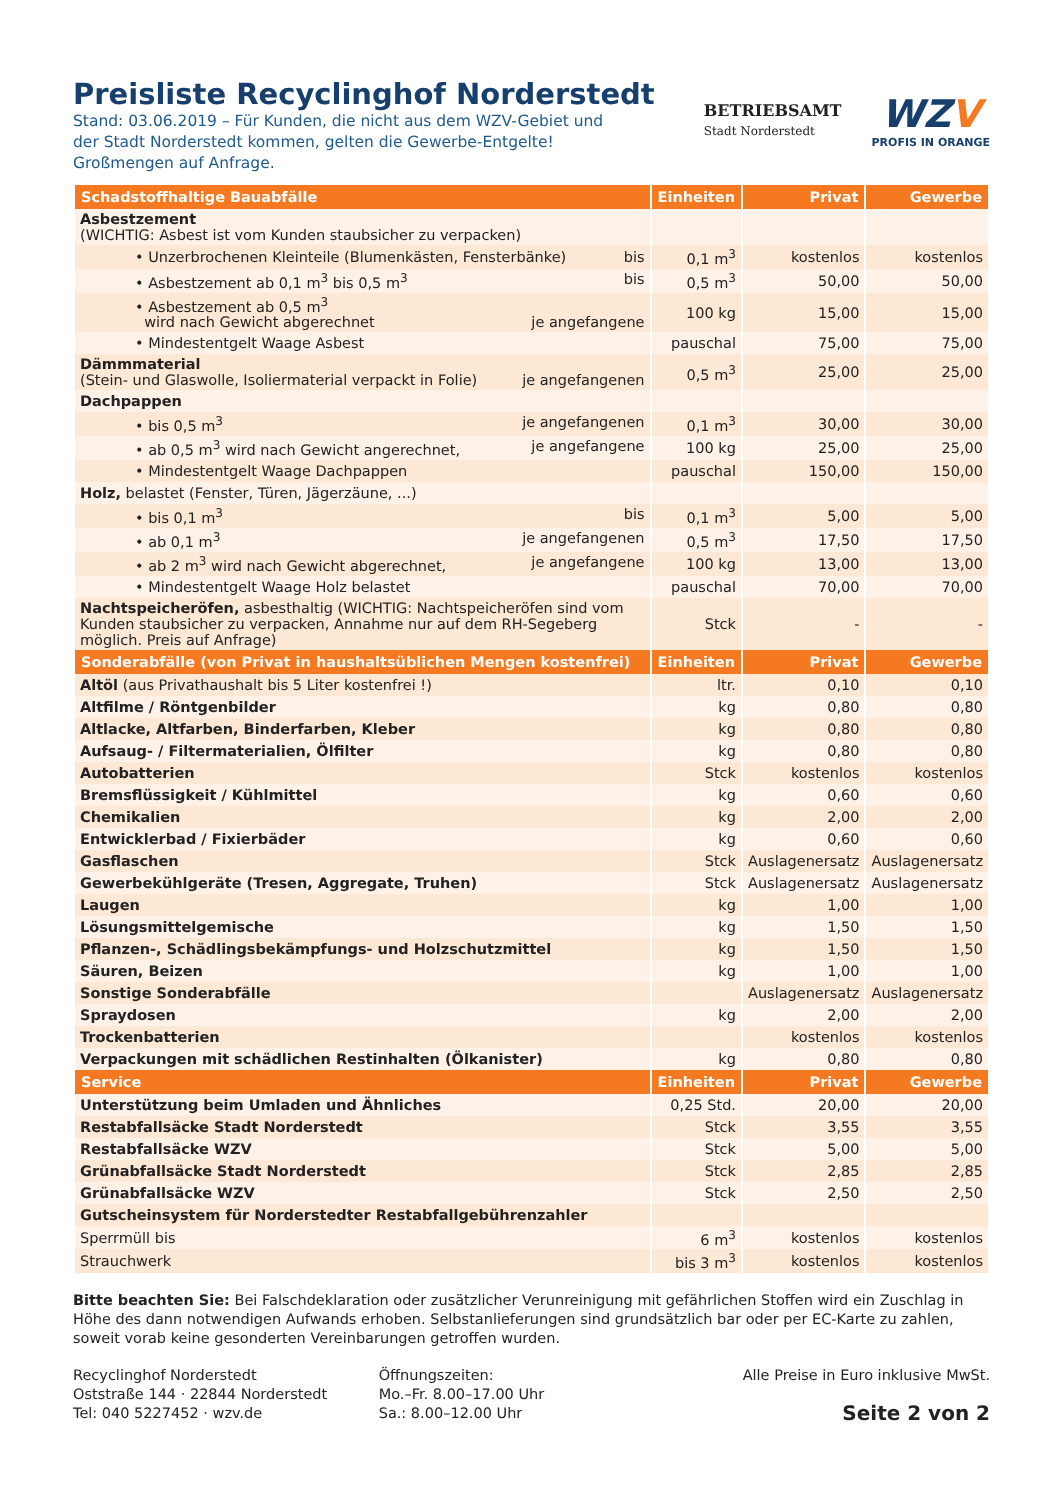Preisliste Recyclinghof Norderstedt
Stand: 03.06.2019 – Für Kunden, die nicht aus dem WZV-Gebiet und
der Stadt Norderstedt kommen, gelten die Gewerbe-Entgelte!
Großmengen auf Anfrage.
BETRIEBSAMT
Stadt Norderstedt
WZV
PROFIS IN ORANGE
| Schadstoffhaltige Bauabfälle | Einheiten | Privat | Gewerbe |
| --- | --- | --- | --- |
| Asbestzement (WICHTIG: Asbest ist vom Kunden staubsicher zu verpacken) | | | |
| • Unzerbrochenen Kleinteile (Blumenkästen, Fensterbänke) bis | 0,1 m<sup>3</sup> | kostenlos | kostenlos |
| • Asbestzement ab 0,1 m<sup>3</sup> bis 0,5 m<sup>3</sup> bis | 0,5 m<sup>3</sup> | 50,00 | 50,00 |
| • Asbestzement ab 0,5 m<sup>3</sup> wird nach Gewicht abgerechnet je angefangene | 100 kg | 15,00 | 15,00 |
| • Mindestentgelt Waage Asbest | pauschal | 75,00 | 75,00 |
| Dämmmaterial (Stein- und Glaswolle, Isoliermaterial verpackt in Folie) je angefangenen | 0,5 m<sup>3</sup> | 25,00 | 25,00 |
| Dachpappen | | | |
| • bis 0,5 m<sup>3</sup> je angefangenen | 0,1 m<sup>3</sup> | 30,00 | 30,00 |
| • ab 0,5 m<sup>3</sup> wird nach Gewicht angerechnet, je angefangene | 100 kg | 25,00 | 25,00 |
| • Mindestentgelt Waage Dachpappen | pauschal | 150,00 | 150,00 |
| Holz, belastet (Fenster, Türen, Jägerzäune, ...) | | | |
| • bis 0,1 m<sup>3</sup> bis | 0,1 m<sup>3</sup> | 5,00 | 5,00 |
| • ab 0,1 m<sup>3</sup> je angefangenen | 0,5 m<sup>3</sup> | 17,50 | 17,50 |
| • ab 2 m<sup>3</sup> wird nach Gewicht abgerechnet, je angefangene | 100 kg | 13,00 | 13,00 |
| • Mindestentgelt Waage Holz belastet | pauschal | 70,00 | 70,00 |
| Nachtspeicheröfen, asbesthaltig (WICHTIG: Nachtspeicheröfen sind vom Kunden staubsicher zu verpacken, Annahme nur auf dem RH-Segeberg möglich. Preis auf Anfrage) | Stck | - | - |
| Sonderabfälle (von Privat in haushaltsüblichen Mengen kostenfrei) | Einheiten | Privat | Gewerbe |
| Altöl (aus Privathaushalt bis 5 Liter kostenfrei !) | ltr. | 0,10 | 0,10 |
| Altfilme / Röntgenbilder | kg | 0,80 | 0,80 |
| Altlacke, Altfarben, Binderfarben, Kleber | kg | 0,80 | 0,80 |
| Aufsaug- / Filtermaterialien, Ölfilter | kg | 0,80 | 0,80 |
| Autobatterien | Stck | kostenlos | kostenlos |
| Bremsflüssigkeit / Kühlmittel | kg | 0,60 | 0,60 |
| Chemikalien | kg | 2,00 | 2,00 |
| Entwicklerbad / Fixierbäder | kg | 0,60 | 0,60 |
| Gasflaschen | Stck | Auslagenersatz | Auslagenersatz |
| Gewerbekühlgeräte (Tresen, Aggregate, Truhen) | Stck | Auslagenersatz | Auslagenersatz |
| Laugen | kg | 1,00 | 1,00 |
| Lösungsmittelgemische | kg | 1,50 | 1,50 |
| Pflanzen-, Schädlingsbekämpfungs- und Holzschutzmittel | kg | 1,50 | 1,50 |
| Säuren, Beizen | kg | 1,00 | 1,00 |
| Sonstige Sonderabfälle | | Auslagenersatz | Auslagenersatz |
| Spraydosen | kg | 2,00 | 2,00 |
| Trockenbatterien | | kostenlos | kostenlos |
| Verpackungen mit schädlichen Restinhalten (Ölkanister) | kg | 0,80 | 0,80 |
| Service | Einheiten | Privat | Gewerbe |
| Unterstützung beim Umladen und Ähnliches | 0,25 Std. | 20,00 | 20,00 |
| Restabfallsäcke Stadt Norderstedt | Stck | 3,55 | 3,55 |
| Restabfallsäcke WZV | Stck | 5,00 | 5,00 |
| Grünabfallsäcke Stadt Norderstedt | Stck | 2,85 | 2,85 |
| Grünabfallsäcke WZV | Stck | 2,50 | 2,50 |
| Gutscheinsystem für Norderstedter Restabfallgebührenzahler | | | |
| Sperrmüll bis | 6 m<sup>3</sup> | kostenlos | kostenlos |
| Strauchwerk | bis 3 m<sup>3</sup> | kostenlos | kostenlos |
Bitte beachten Sie: Bei Falschdeklaration oder zusätzlicher Verunreinigung mit gefährlichen Stoffen wird ein Zuschlag in Höhe des dann notwendigen Aufwands erhoben. Selbstanlieferungen sind grundsätzlich bar oder per EC-Karte zu zahlen, soweit vorab keine gesonderten Vereinbarungen getroffen wurden.
Recyclinghof Norderstedt
Oststraße 144 · 22844 Norderstedt
Tel: 040 5227452 · wzv.de
Öffnungszeiten:
Mo.–Fr. 8.00–17.00 Uhr
Sa.: 8.00–12.00 Uhr
Alle Preise in Euro inklusive MwSt.
Seite 2 von 2